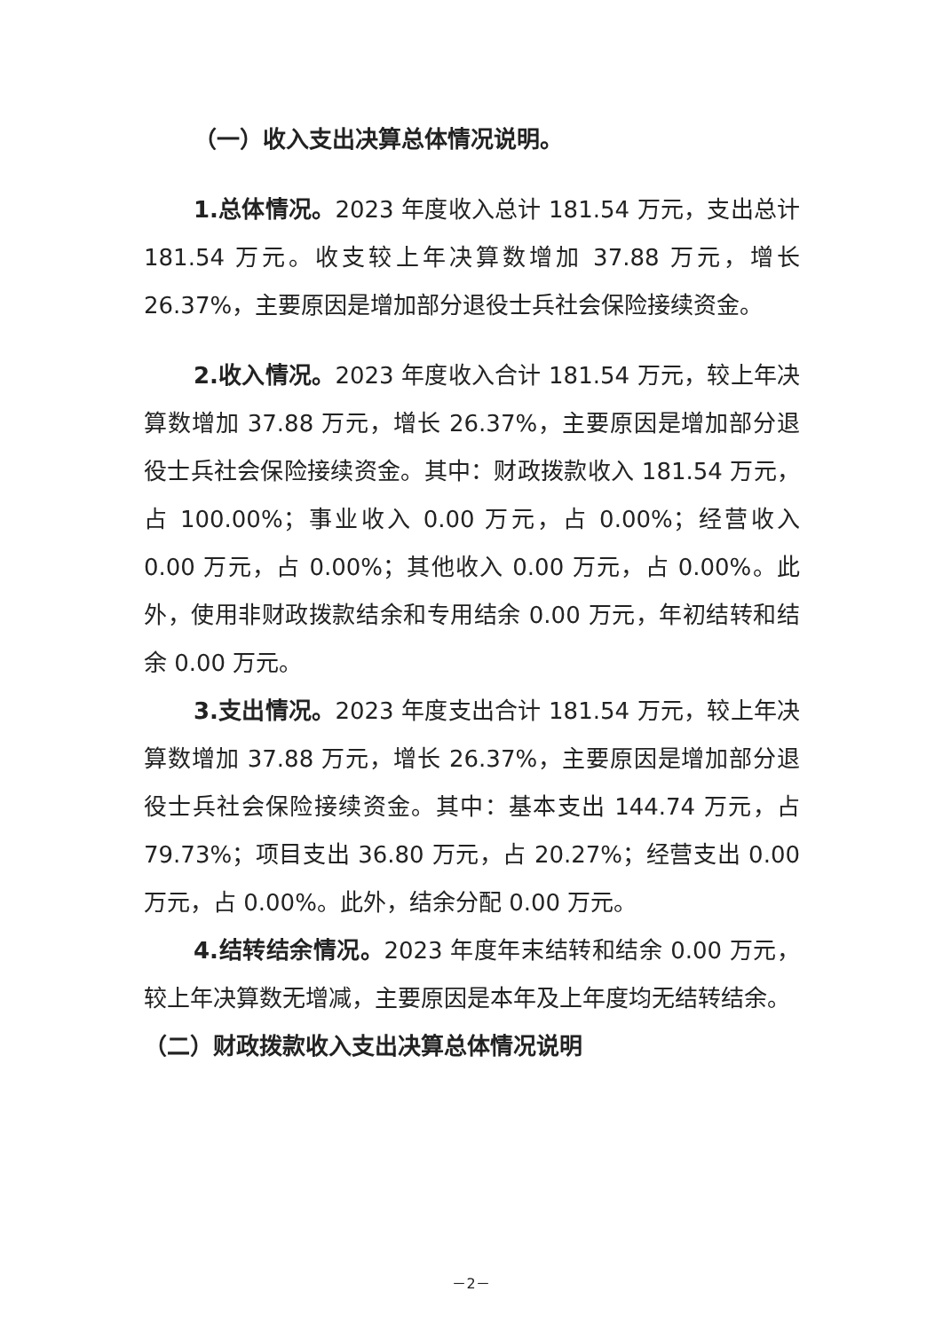（一）收入支出决算总体情况说明。
1.总体情况。2023 年度收入总计 181.54 万元，支出总计 181.54 万元。收支较上年决算数增加 37.88 万元，增长 26.37%，主要原因是增加部分退役士兵社会保险接续资金。
2.收入情况。2023 年度收入合计 181.54 万元，较上年决算数增加 37.88 万元，增长 26.37%，主要原因是增加部分退役士兵社会保险接续资金。其中：财政拨款收入 181.54 万元，占 100.00%；事业收入 0.00 万元，占 0.00%；经营收入 0.00 万元，占 0.00%；其他收入 0.00 万元，占 0.00%。此外，使用非财政拨款结余和专用结余 0.00 万元，年初结转和结余 0.00 万元。
3.支出情况。2023 年度支出合计 181.54 万元，较上年决算数增加 37.88 万元，增长 26.37%，主要原因是增加部分退役士兵社会保险接续资金。其中：基本支出 144.74 万元，占 79.73%；项目支出 36.80 万元，占 20.27%；经营支出 0.00 万元，占 0.00%。此外，结余分配 0.00 万元。
4.结转结余情况。2023 年度年末结转和结余 0.00 万元，较上年决算数无增减，主要原因是本年及上年度均无结转结余。
（二）财政拨款收入支出决算总体情况说明
－2－